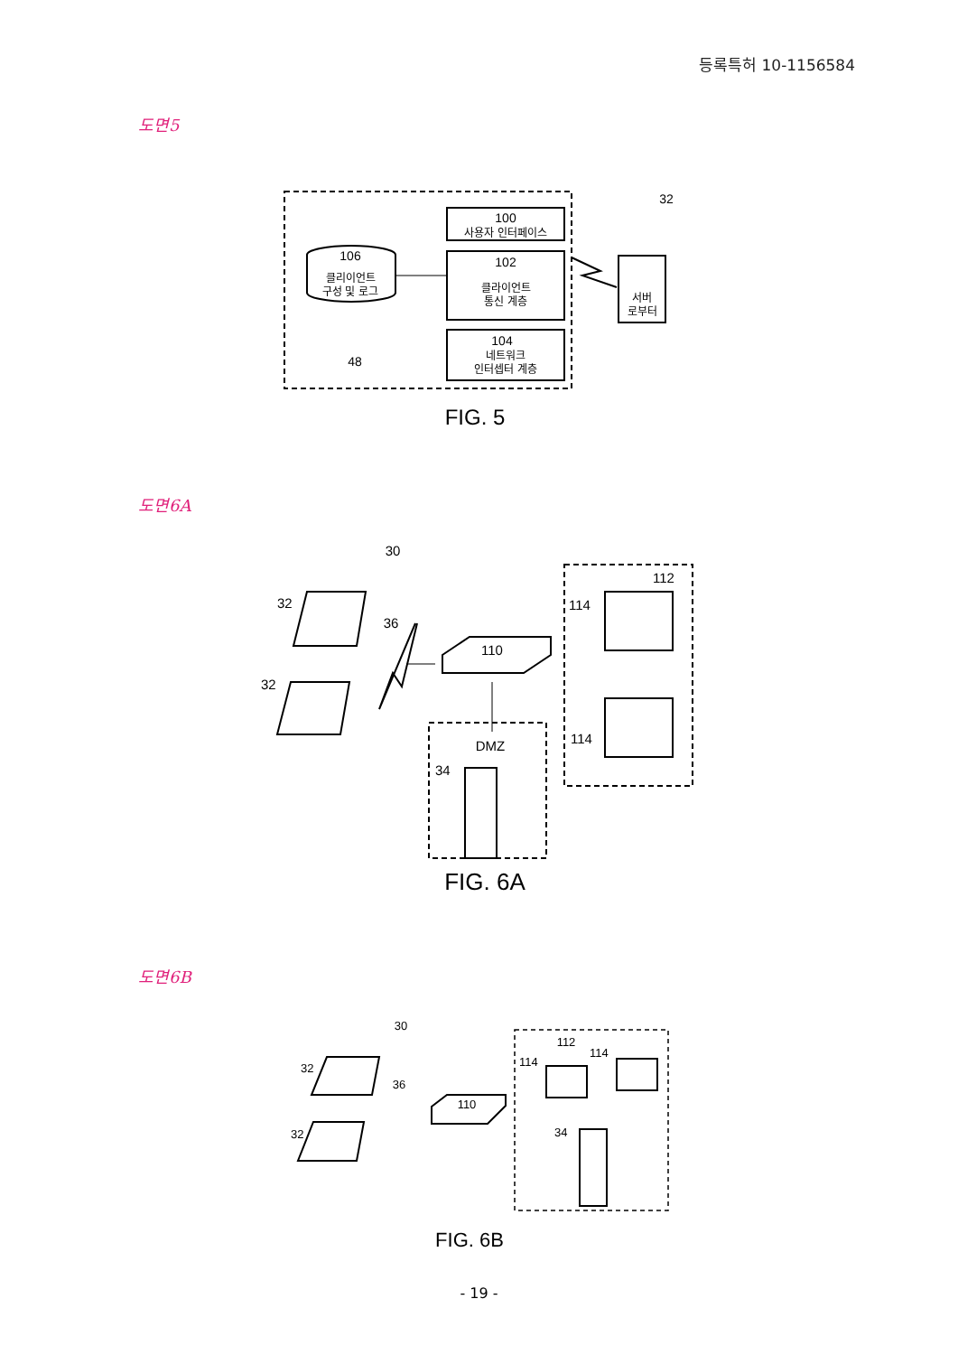등록특허 10-1156584
도면5
100
사용자 인터페이스
102
클라이언트
통신 계층
104
네트워크
인터셉터 계층
106
클리이언트
구성 및 로그
48
서버
로부터
32
FIG. 5
도면6A
30
32
32
36
110
112
114
114
DMZ
34
FIG. 6A
도면6B
30
32
32
36
110
112
114
114
34
FIG. 6B
- 19 -